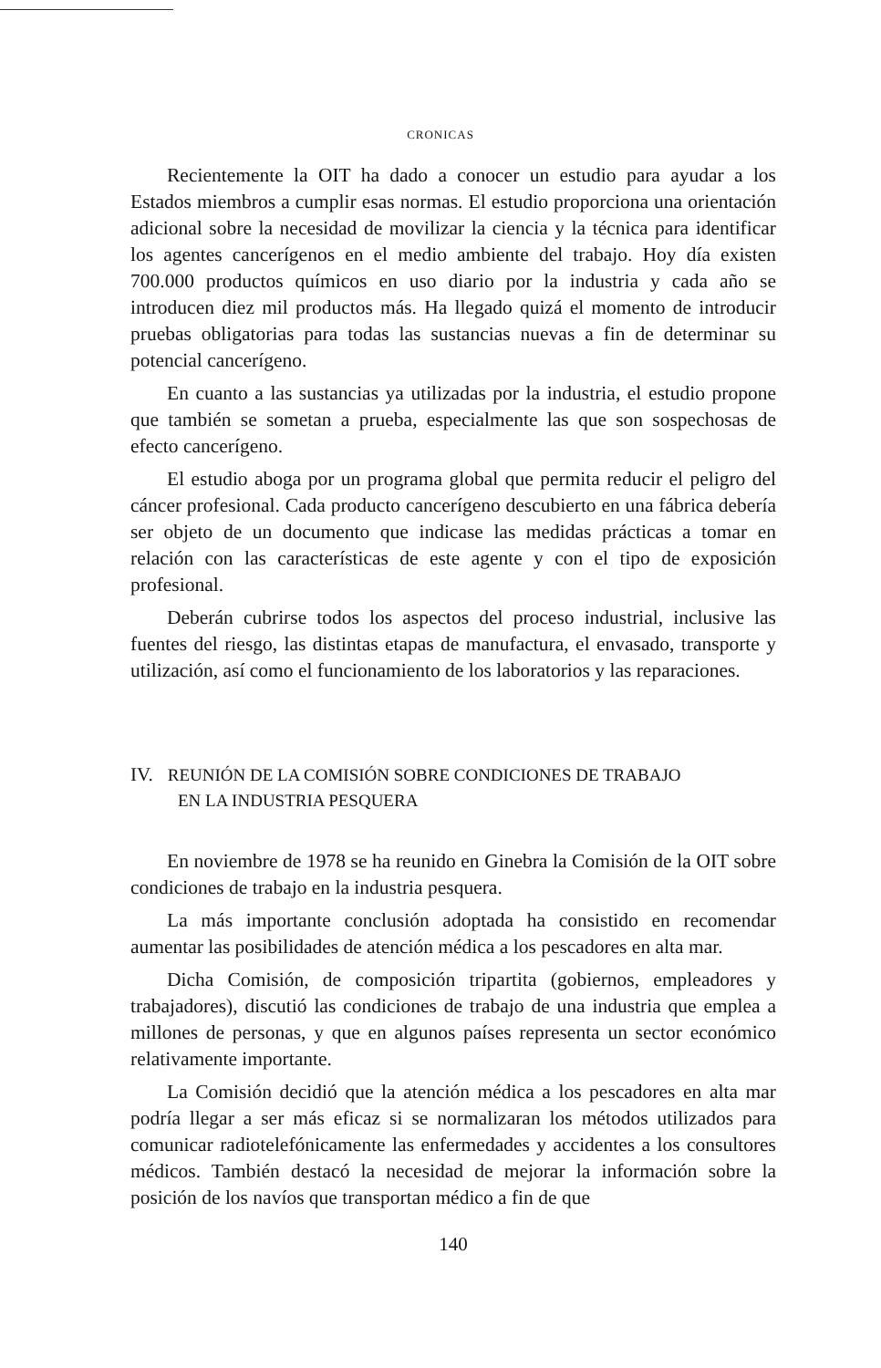CRONICAS
Recientemente la OIT ha dado a conocer un estudio para ayudar a los Estados miembros a cumplir esas normas. El estudio proporciona una orientación adicional sobre la necesidad de movilizar la ciencia y la técnica para identificar los agentes cancerígenos en el medio ambiente del trabajo. Hoy día existen 700.000 productos químicos en uso diario por la industria y cada año se introducen diez mil productos más. Ha llegado quizá el momento de introducir pruebas obligatorias para todas las sustancias nuevas a fin de determinar su potencial cancerígeno.
En cuanto a las sustancias ya utilizadas por la industria, el estudio propone que también se sometan a prueba, especialmente las que son sospechosas de efecto cancerígeno.
El estudio aboga por un programa global que permita reducir el peligro del cáncer profesional. Cada producto cancerígeno descubierto en una fábrica debería ser objeto de un documento que indicase las medidas prácticas a tomar en relación con las características de este agente y con el tipo de exposición profesional.
Deberán cubrirse todos los aspectos del proceso industrial, inclusive las fuentes del riesgo, las distintas etapas de manufactura, el envasado, transporte y utilización, así como el funcionamiento de los laboratorios y las reparaciones.
IV. REUNIÓN DE LA COMISIÓN SOBRE CONDICIONES DE TRABAJO
EN LA INDUSTRIA PESQUERA
En noviembre de 1978 se ha reunido en Ginebra la Comisión de la OIT sobre condiciones de trabajo en la industria pesquera.
La más importante conclusión adoptada ha consistido en recomendar aumentar las posibilidades de atención médica a los pescadores en alta mar.
Dicha Comisión, de composición tripartita (gobiernos, empleadores y trabajadores), discutió las condiciones de trabajo de una industria que emplea a millones de personas, y que en algunos países representa un sector económico relativamente importante.
La Comisión decidió que la atención médica a los pescadores en alta mar podría llegar a ser más eficaz si se normalizaran los métodos utilizados para comunicar radiotelefónicamente las enfermedades y accidentes a los consultores médicos. También destacó la necesidad de mejorar la información sobre la posición de los navíos que transportan médico a fin de que
140